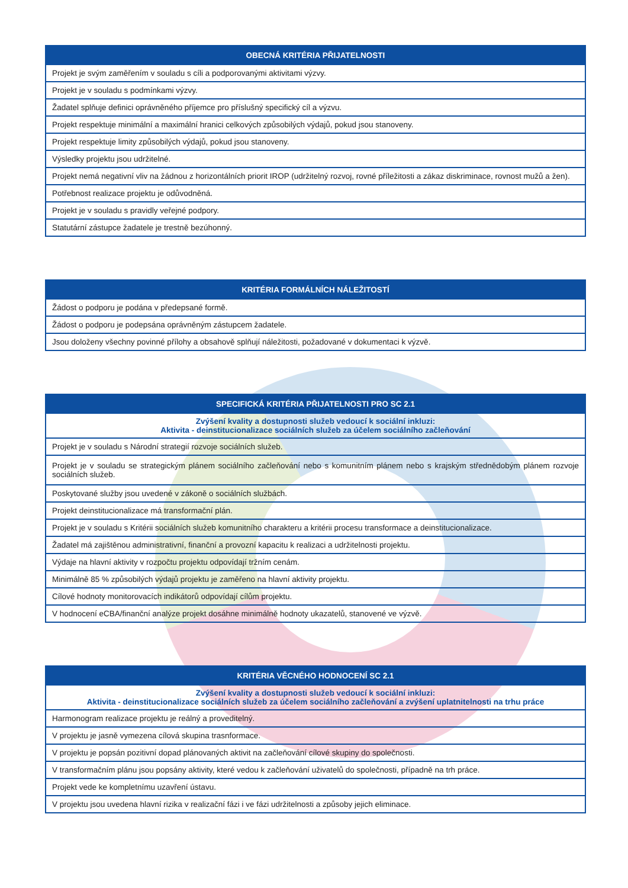| OBECNÁ KRITÉRIA PŘIJATELNOSTI |
| --- |
| Projekt je svým zaměřením v souladu s cíli a podporovanými aktivitami výzvy. |
| Projekt je v souladu s podmínkami výzvy. |
| Žadatel splňuje definici oprávněného příjemce pro příslušný specifický cíl a výzvu. |
| Projekt respektuje minimální a maximální hranici celkových způsobilých výdajů, pokud jsou stanoveny. |
| Projekt respektuje limity způsobilých výdajů, pokud jsou stanoveny. |
| Výsledky projektu jsou udržitelné. |
| Projekt nemá negativní vliv na žádnou z horizontálních priorit IROP (udržitelný rozvoj, rovné příležitosti a zákaz diskriminace, rovnost mužů a žen). |
| Potřebnost realizace projektu je odůvodněná. |
| Projekt je v souladu s pravidly veřejné podpory. |
| Statutární zástupce žadatele je trestně bezúhonný. |
| KRITÉRIA FORMÁLNÍCH NÁLEŽITOSTÍ |
| --- |
| Žádost o podporu je podána v předepsané formě. |
| Žádost o podporu je podepsána oprávněným zástupcem žadatele. |
| Jsou doloženy všechny povinné přílohy a obsahově splňují náležitosti, požadované v dokumentaci k výzvě. |
| SPECIFICKÁ KRITÉRIA PŘIJATELNOSTI PRO SC 2.1 |
| --- |
| Zvýšení kvality a dostupnosti služeb vedoucí k sociální inkluzi: Aktivita - deinstitucionalizace sociálních služeb za účelem sociálního začleňování |
| Projekt je v souladu s Národní strategií rozvoje sociálních služeb. |
| Projekt je v souladu se strategickým plánem sociálního začleňování nebo s komunitním plánem nebo s krajským střednědobým plánem rozvoje sociálních služeb. |
| Poskytované služby jsou uvedené v zákoně o sociálních službách. |
| Projekt deinstitucionalizace má transformační plán. |
| Projekt je v souladu s Kritérii sociálních služeb komunitního charakteru a kritérii procesu transformace a deinstitucionalizace. |
| Žadatel má zajištěnou administrativní, finanční a provozní kapacitu k realizaci a udržitelnosti projektu. |
| Výdaje na hlavní aktivity v rozpočtu projektu odpovídají tržním cenám. |
| Minimálně 85 % způsobilých výdajů projektu je zaměřeno na hlavní aktivity projektu. |
| Cílové hodnoty monitorovacích indikátorů odpovídají cílům projektu. |
| V hodnocení eCBA/finanční analýze projekt dosáhne minimálně hodnoty ukazatelů, stanovené ve výzvě. |
| KRITÉRIA VĚCNÉHO HODNOCENÍ SC 2.1 |
| --- |
| Zvýšení kvality a dostupnosti služeb vedoucí k sociální inkluzi: Aktivita - deinstitucionalizace sociálních služeb za účelem sociálního začleňování a zvýšení uplatnitelnosti na trhu práce |
| Harmonogram realizace projektu je reálný a proveditelný. |
| V projektu je jasně vymezena cílová skupina trasnformace. |
| V projektu je popsán pozitivní dopad plánovaných aktivit na začleňování cílové skupiny do společnosti. |
| V transformačním plánu jsou popsány aktivity, které vedou k začleňování uživatelů do společnosti, případně na trh práce. |
| Projekt vede ke kompletnímu uzavření ústavu. |
| V projektu jsou uvedena hlavní rizika v realizační fázi i ve fázi udržitelnosti a způsoby jejich eliminace. |